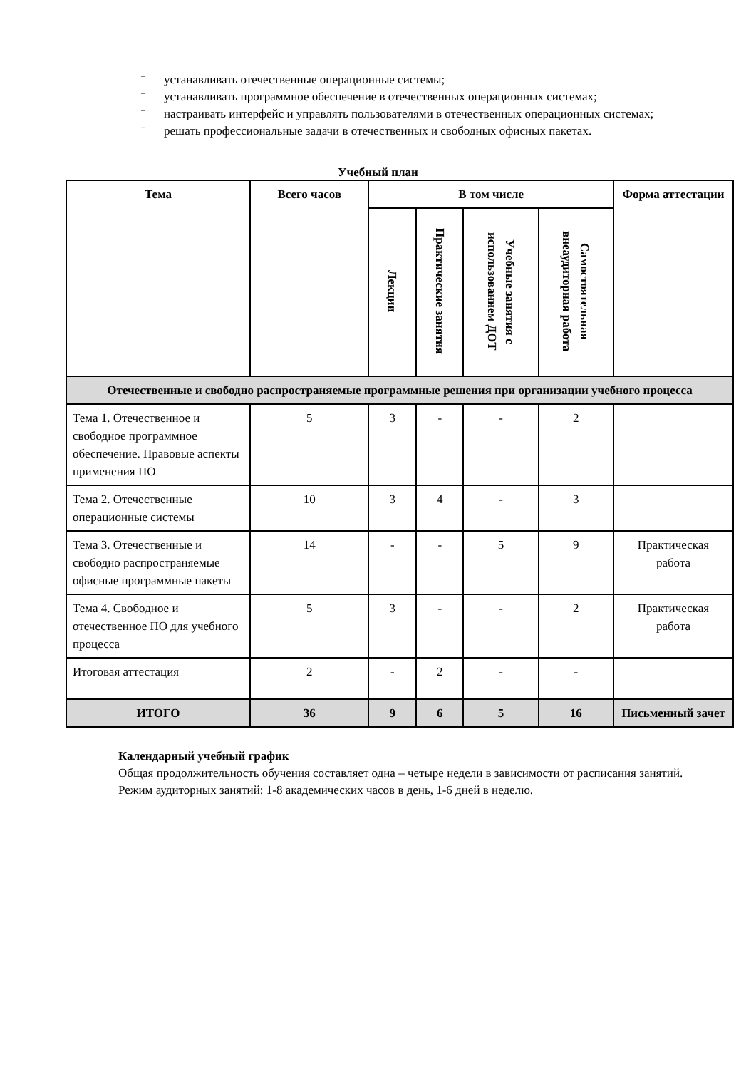– устанавливать отечественные операционные системы;
– устанавливать программное обеспечение в отечественных операционных системах;
– настраивать интерфейс и управлять пользователями в отечественных операционных системах;
– решать профессиональные задачи в отечественных и свободных офисных пакетах.
Учебный план
| Тема | Всего часов | В том числе | | | | Форма аттестации |
| --- | --- | --- | --- | --- | --- | --- |
| | | Лекции | Практические занятия | Учебные занятия с использованием ДОТ | Самостоятельная внеаудиторная работа | |
| Отечественные и свободно распространяемые программные решения при организации учебного процесса | | | | | | |
| Тема 1. Отечественное и свободное программное обеспечение. Правовые аспекты применения ПО | 5 | 3 | - | - | 2 | |
| Тема 2. Отечественные операционные системы | 10 | 3 | 4 | - | 3 | |
| Тема 3. Отечественные и свободно распространяемые офисные программные пакеты | 14 | - | - | 5 | 9 | Практическая работа |
| Тема 4. Свободное и отечественное ПО для учебного процесса | 5 | 3 | - | - | 2 | Практическая работа |
| Итоговая аттестация | 2 | - | 2 | - | - | |
| ИТОГО | 36 | 9 | 6 | 5 | 16 | Письменный зачет |
Календарный учебный график
Общая продолжительность обучения составляет одна – четыре недели в зависимости от расписания занятий.
Режим аудиторных занятий: 1-8 академических часов в день, 1-6 дней в неделю.